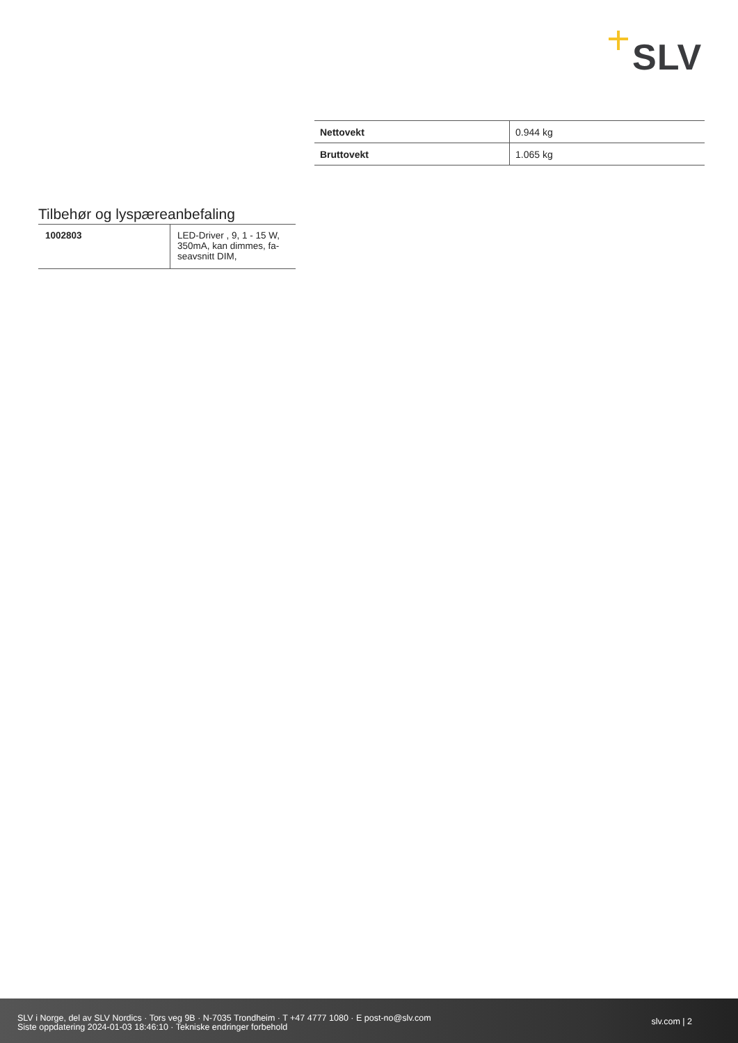SLV
| Nettovekt | 0.944 kg |
| Bruttovekt | 1.065 kg |
Tilbehør og lyspæreanbefaling
| 1002803 | LED-Driver , 9, 1 - 15 W, 350mA, kan dimmes, fa-seavsnitt DIM, |
SLV i Norge, del av SLV Nordics · Tors veg 9B · N-7035 Trondheim · T +47 4777 1080 · E post-no@slv.com
Siste oppdatering 2024-01-03 18:46:10 · Tekniske endringer forbehold
slv.com | 2